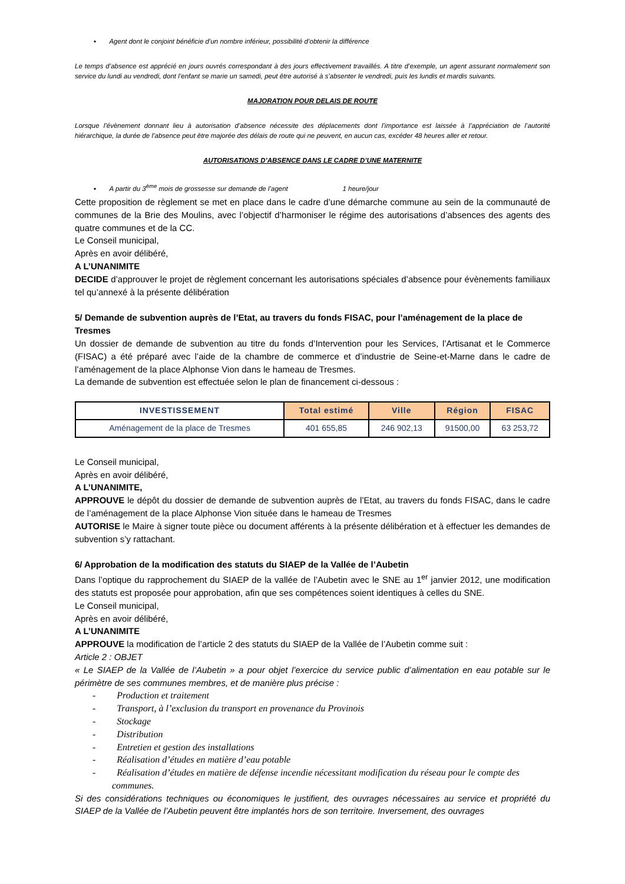▪ Agent dont le conjoint bénéficie d’un nombre inférieur, possibilité d’obtenir la différence
Le temps d’absence est apprécié en jours ouvrés correspondant à des jours effectivement travaillés. A titre d’exemple, un agent assurant normalement son service du lundi au vendredi, dont l’enfant se marie un samedi, peut être autorisé à s’absenter le vendredi, puis les lundis et mardis suivants.
MAJORATION POUR DELAIS DE ROUTE
Lorsque l’évènement donnant lieu à autorisation d’absence nécessite des déplacements dont l’importance est laissée à l’appréciation de l’autorité hiérarchique, la durée de l’absence peut être majorée des délais de route qui ne peuvent, en aucun cas, excéder 48 heures aller et retour.
AUTORISATIONS D’ABSENCE DANS LE CADRE D’UNE MATERNITE
▪ A partir du 3<sup>ème</sup> mois de grossesse sur demande de l’agent 1 heure/jour
Cette proposition de règlement se met en place dans le cadre d’une démarche commune au sein de la communauté de communes de la Brie des Moulins, avec l’objectif d’harmoniser le régime des autorisations d’absences des agents des quatre communes et de la CC.
Le Conseil municipal,
Après en avoir délibéré,
A L’UNANIMITE
DECIDE d’approuver le projet de règlement concernant les autorisations spéciales d’absence pour évènements familiaux tel qu’annexé à la présente délibération
5/ Demande de subvention auprès de l’Etat, au travers du fonds FISAC, pour l’aménagement de la place de Tresmes
Un dossier de demande de subvention au titre du fonds d’Intervention pour les Services, l’Artisanat et le Commerce (FISAC) a été préparé avec l’aide de la chambre de commerce et d’industrie de Seine-et-Marne dans le cadre de l’aménagement de la place Alphonse Vion dans le hameau de Tresmes.
La demande de subvention est effectuée selon le plan de financement ci-dessous :
| INVESTISSEMENT | Total estimé | Ville | Région | FISAC |
| --- | --- | --- | --- | --- |
| Aménagement de la place de Tresmes | 401 655,85 | 246 902,13 | 91500,00 | 63 253,72 |
Le Conseil municipal,
Après en avoir délibéré,
A L’UNANIMITE,
APPROUVE le dépôt du dossier de demande de subvention auprès de l’Etat, au travers du fonds FISAC, dans le cadre de l’aménagement de la place Alphonse Vion située dans le hameau de Tresmes
AUTORISE le Maire à signer toute pièce ou document afférents à la présente délibération et à effectuer les demandes de subvention s’y rattachant.
6/ Approbation de la modification des statuts du SIAEP de la Vallée de l’Aubetin
Dans l’optique du rapprochement du SIAEP de la vallée de l’Aubetin avec le SNE au 1<sup>er</sup> janvier 2012, une modification des statuts est proposée pour approbation, afin que ses compétences soient identiques à celles du SNE.
Le Conseil municipal,
Après en avoir délibéré,
A L’UNANIMITE
APPROUVE la modification de l’article 2 des statuts du SIAEP de la Vallée de l’Aubetin comme suit :
Article 2 : OBJET
« Le SIAEP de la Vallée de l’Aubetin » a pour objet l’exercice du service public d’alimentation en eau potable sur le périmètre de ses communes membres, et de manière plus précise :
- Production et traitement
- Transport, à l’exclusion du transport en provenance du Provinois
- Stockage
- Distribution
- Entretien et gestion des installations
- Réalisation d’études en matière d’eau potable
- Réalisation d’études en matière de défense incendie nécessitant modification du réseau pour le compte des communes.
Si des considérations techniques ou économiques le justifient, des ouvrages nécessaires au service et propriété du SIAEP de la Vallée de l’Aubetin peuvent être implantés hors de son territoire. Inversement, des ouvrages